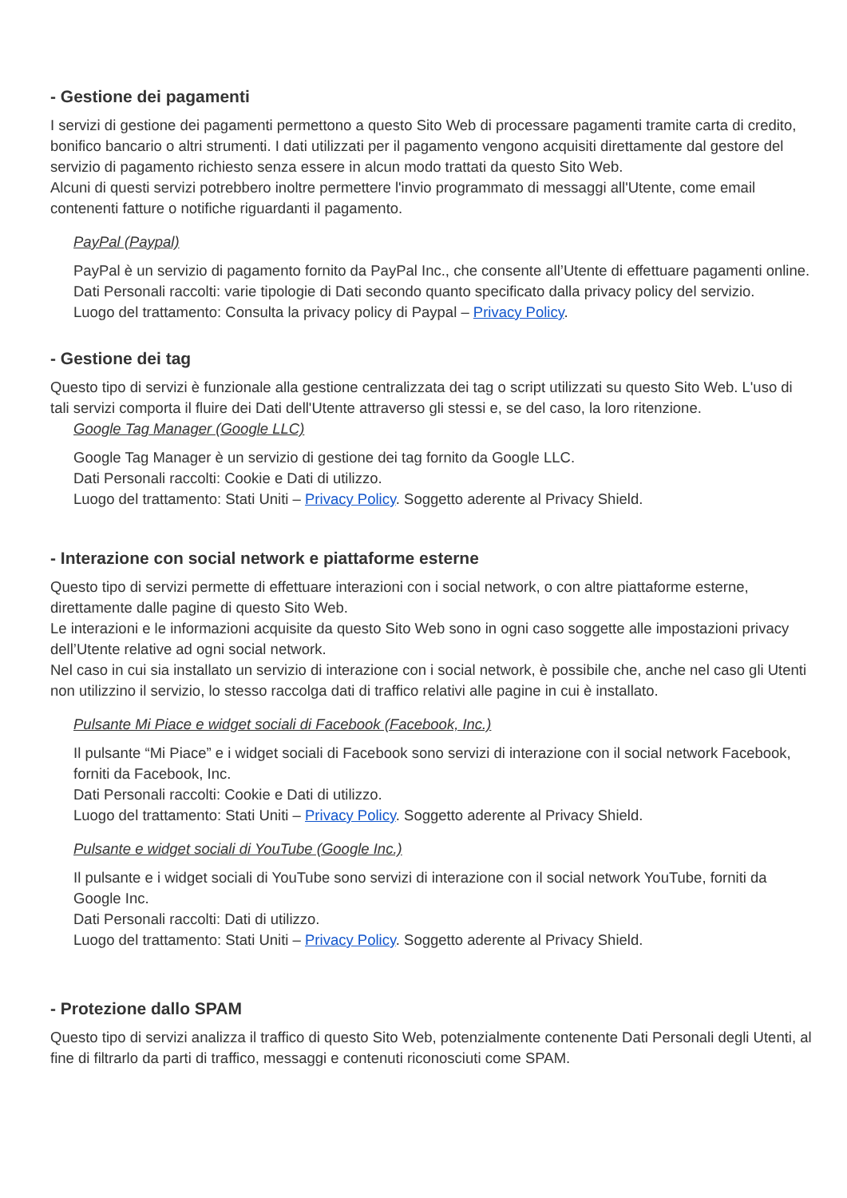- Gestione dei pagamenti
I servizi di gestione dei pagamenti permettono a questo Sito Web di processare pagamenti tramite carta di credito, bonifico bancario o altri strumenti. I dati utilizzati per il pagamento vengono acquisiti direttamente dal gestore del servizio di pagamento richiesto senza essere in alcun modo trattati da questo Sito Web.
Alcuni di questi servizi potrebbero inoltre permettere l'invio programmato di messaggi all'Utente, come email contenenti fatture o notifiche riguardanti il pagamento.
PayPal (Paypal)
PayPal è un servizio di pagamento fornito da PayPal Inc., che consente all’Utente di effettuare pagamenti online.
Dati Personali raccolti: varie tipologie di Dati secondo quanto specificato dalla privacy policy del servizio.
Luogo del trattamento: Consulta la privacy policy di Paypal – Privacy Policy.
- Gestione dei tag
Questo tipo di servizi è funzionale alla gestione centralizzata dei tag o script utilizzati su questo Sito Web. L'uso di tali servizi comporta il fluire dei Dati dell'Utente attraverso gli stessi e, se del caso, la loro ritenzione.
Google Tag Manager (Google LLC)
Google Tag Manager è un servizio di gestione dei tag fornito da Google LLC.
Dati Personali raccolti: Cookie e Dati di utilizzo.
Luogo del trattamento: Stati Uniti – Privacy Policy. Soggetto aderente al Privacy Shield.
- Interazione con social network e piattaforme esterne
Questo tipo di servizi permette di effettuare interazioni con i social network, o con altre piattaforme esterne, direttamente dalle pagine di questo Sito Web.
Le interazioni e le informazioni acquisite da questo Sito Web sono in ogni caso soggette alle impostazioni privacy dell’Utente relative ad ogni social network.
Nel caso in cui sia installato un servizio di interazione con i social network, è possibile che, anche nel caso gli Utenti non utilizzino il servizio, lo stesso raccolga dati di traffico relativi alle pagine in cui è installato.
Pulsante Mi Piace e widget sociali di Facebook (Facebook, Inc.)
Il pulsante “Mi Piace” e i widget sociali di Facebook sono servizi di interazione con il social network Facebook, forniti da Facebook, Inc.
Dati Personali raccolti: Cookie e Dati di utilizzo.
Luogo del trattamento: Stati Uniti – Privacy Policy. Soggetto aderente al Privacy Shield.
Pulsante e widget sociali di YouTube (Google Inc.)
Il pulsante e i widget sociali di YouTube sono servizi di interazione con il social network YouTube, forniti da Google Inc.
Dati Personali raccolti: Dati di utilizzo.
Luogo del trattamento: Stati Uniti – Privacy Policy. Soggetto aderente al Privacy Shield.
- Protezione dallo SPAM
Questo tipo di servizi analizza il traffico di questo Sito Web, potenzialmente contenente Dati Personali degli Utenti, al fine di filtrarlo da parti di traffico, messaggi e contenuti riconosciuti come SPAM.